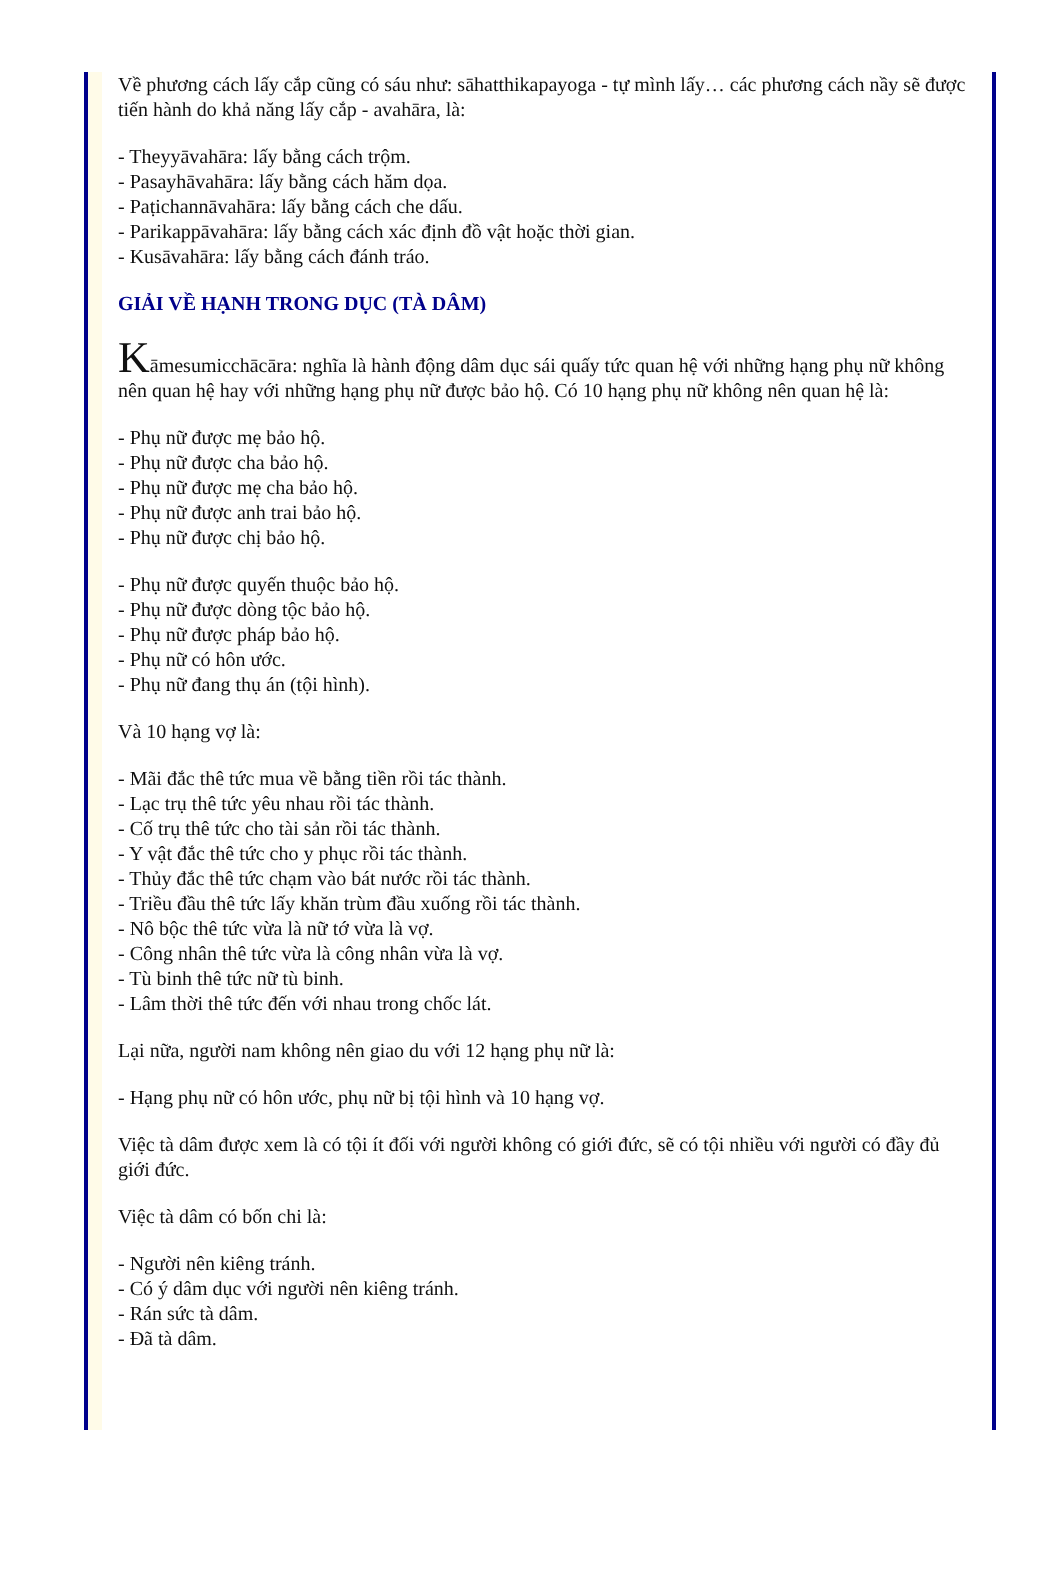Về phương cách lấy cắp cũng có sáu như: sāhatthikapayoga - tự mình lấy… các phương cách nầy sẽ được tiến hành do khả năng lấy cắp - avahāra, là:
- Theyyāvahāra: lấy bằng cách trộm.
- Pasayhāvahāra: lấy bằng cách hăm dọa.
- Paṭichannāvahāra: lấy bằng cách che dấu.
- Parikappāvahāra: lấy bằng cách xác định đồ vật hoặc thời gian.
- Kusāvahāra: lấy bằng cách đánh tráo.
GIẢI VỀ HẠNH TRONG DỤC (TÀ DÂM)
Kāmesumicchācāra: nghĩa là hành động dâm dục sái quấy tức quan hệ với những hạng phụ nữ không nên quan hệ hay với những hạng phụ nữ được bảo hộ. Có 10 hạng phụ nữ không nên quan hệ là:
- Phụ nữ được mẹ bảo hộ.
- Phụ nữ được cha bảo hộ.
- Phụ nữ được mẹ cha bảo hộ.
- Phụ nữ được anh trai bảo hộ.
- Phụ nữ được chị bảo hộ.
- Phụ nữ được quyến thuộc bảo hộ.
- Phụ nữ được dòng tộc bảo hộ.
- Phụ nữ được pháp bảo hộ.
- Phụ nữ có hôn ước.
- Phụ nữ đang thụ án (tội hình).
Và 10 hạng vợ là:
- Mãi đắc thê tức mua về bằng tiền rồi tác thành.
- Lạc trụ thê tức yêu nhau rồi tác thành.
- Cố trụ thê tức cho tài sản rồi tác thành.
- Y vật đắc thê tức cho y phục rồi tác thành.
- Thủy đắc thê tức chạm vào bát nước rồi tác thành.
- Triều đầu thê tức lấy khăn trùm đầu xuống rồi tác thành.
- Nô bộc thê tức vừa là nữ tớ vừa là vợ.
- Công nhân thê tức vừa là công nhân vừa là vợ.
- Tù binh thê tức nữ tù binh.
- Lâm thời thê tức đến với nhau trong chốc lát.
Lại nữa, người nam không nên giao du với 12 hạng phụ nữ là:
- Hạng phụ nữ có hôn ước, phụ nữ bị tội hình và 10 hạng vợ.
Việc tà dâm được xem là có tội ít đối với người không có giới đức, sẽ có tội nhiều với người có đầy đủ giới đức.
Việc tà dâm có bốn chi là:
- Người nên kiêng tránh.
- Có ý dâm dục với người nên kiêng tránh.
- Rán sức tà dâm.
- Đã tà dâm.